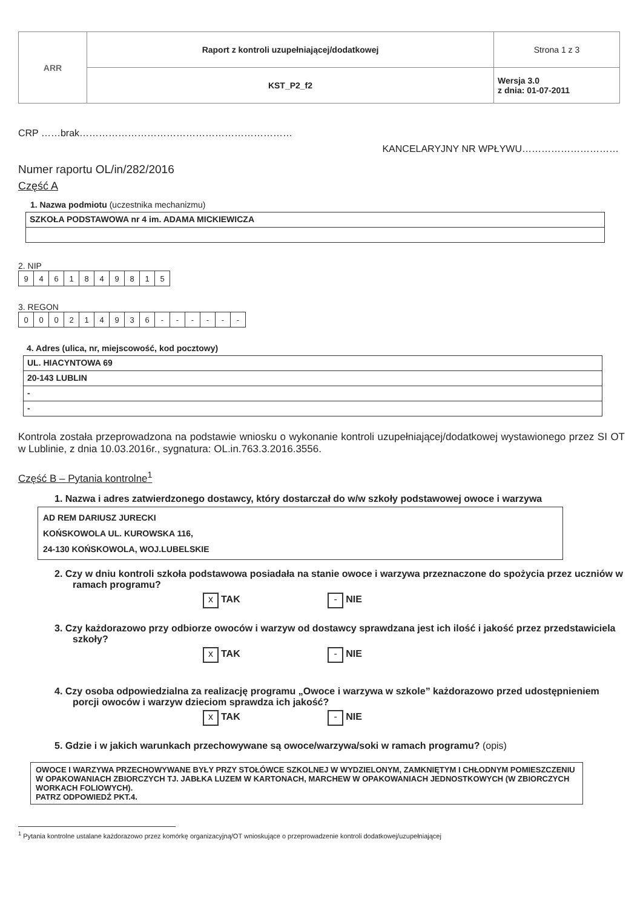| ARR | Raport z kontroli uzupełniającej/dodatkowej | Strona 1 z 3 |
| | KST_P2_f2 | Wersja 3.0 z dnia: 01-07-2011 |
CRP ……brak…………………………………………………………
KANCELARYJNY NR WPŁYWU…………………………
Numer raportu OL/in/282/2016
Część A
1. Nazwa podmiotu (uczestnika mechanizmu)
SZKOŁA PODSTAWOWA nr 4 im. ADAMA MICKIEWICZA
2. NIP
| 9 | 4 | 6 | 1 | 8 | 4 | 9 | 8 | 1 | 5 |
3. REGON
| 0 | 0 | 0 | 2 | 1 | 4 | 9 | 3 | 6 | - | - | - | - | - | - |
4. Adres (ulica, nr, miejscowość, kod pocztowy)
UL. HIACYNTOWA 69
20-143 LUBLIN
-
-
Kontrola została przeprowadzona na podstawie wniosku o wykonanie kontroli uzupełniającej/dodatkowej wystawionego przez SI OT w Lublinie, z dnia 10.03.2016r., sygnatura: OL.in.763.3.2016.3556.
Część B – Pytania kontrolne<sup>1</sup>
1. Nazwa i adres zatwierdzonego dostawcy, który dostarczał do w/w szkoły podstawowej owoce i warzywa
AD REM DARIUSZ JURECKI
KOŃSKOWOLA UL. KUROWSKA 116,
24-130 KOŃSKOWOLA, WOJ.LUBELSKIE
2. Czy w dniu kontroli szkoła podstawowa posiadała na stanie owoce i warzywa przeznaczone do spożycia przez uczniów w ramach programu?
x TAK - NIE
3. Czy każdorazowo przy odbiorze owoców i warzyw od dostawcy sprawdzana jest ich ilość i jakość przez przedstawiciela szkoły?
x TAK - NIE
4. Czy osoba odpowiedzialna za realizację programu „Owoce i warzywa w szkole” każdorazowo przed udostępnieniem porcji owoców i warzyw dzieciom sprawdza ich jakość?
x TAK - NIE
5. Gdzie i w jakich warunkach przechowywane są owoce/warzywa/soki w ramach programu? (opis)
OWOCE I WARZYWA PRZECHOWYWANE BYŁY PRZY STOŁÓWCE SZKOLNEJ W WYDZIELONYM, ZAMKNIĘTYM I CHŁODNYM POMIESZCZENIU W OPAKOWANIACH ZBIORCZYCH TJ. JABŁKA LUZEM W KARTONACH, MARCHEW W OPAKOWANIACH JEDNOSTKOWYCH (W ZBIORCZYCH WORKACH FOLIOWYCH).
PATRZ ODPOWIEDŹ PKT.4.
<sup>1</sup> Pytania kontrolne ustalane każdorazowo przez komórkę organizacyjną/OT wnioskujące o przeprowadzenie kontroli dodatkowej/uzupełniającej